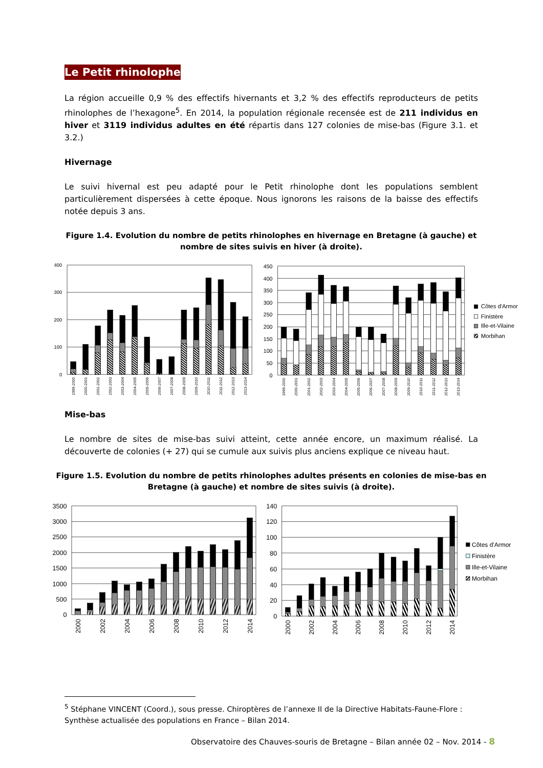Le Petit rhinolophe
La région accueille 0,9 % des effectifs hivernants et 3,2 % des effectifs reproducteurs de petits rhinolophes de l’hexagone<sup>5</sup>. En 2014, la population régionale recensée est de 211 individus en hiver et 3119 individus adultes en été répartis dans 127 colonies de mise-bas (Figure 3.1. et 3.2.)
Hivernage
Le suivi hivernal est peu adapté pour le Petit rhinolophe dont les populations semblent particulièrement dispersées à cette époque. Nous ignorons les raisons de la baisse des effectifs notée depuis 3 ans.
Figure 1.4. Evolution du nombre de petits rhinolophes en hivernage en Bretagne (à gauche) et nombre de sites suivis en hiver (à droite).
400
300
200
100
0
1999-2000
2000-2001
2001-2002
2002-2003
2003-2004
2004-2005
2005-2006
2006-2007
2007-2008
2008-2009
2009-2010
2010-2011
2011-2012
2012-2013
2013-2014
450
400
350
300
250
200
150
100
50
0
1999-2000
2000-2001
2001-2002
2002-2003
2003-2004
2004-2005
2005-2006
2006-2007
2007-2008
2008-2009
2009-2010
2010-2011
2011-2012
2012-2013
2013-2014
Côtes d'Armor
Finistère
Ille-et-Vilaine
Morbihan
Mise-bas
Le nombre de sites de mise-bas suivi atteint, cette année encore, un maximum réalisé. La découverte de colonies (+ 27) qui se cumule aux suivis plus anciens explique ce niveau haut.
Figure 1.5. Evolution du nombre de petits rhinolophes adultes présents en colonies de mise-bas en Bretagne (à gauche) et nombre de sites suivis (à droite).
3500
3000
2500
2000
1500
1000
500
0
2000
2002
2004
2006
2008
2010
2012
2014
140
120
100
80
60
40
20
0
2000
2002
2004
2006
2008
2010
2012
2014
Côtes d'Armor
Finistère
Ille-et-Vilaine
Morbihan
<sup>5</sup> Stéphane VINCENT (Coord.), sous presse. Chiroptères de l’annexe II de la Directive Habitats-Faune-Flore : Synthèse actualisée des populations en France – Bilan 2014.
Observatoire des Chauves-souris de Bretagne – Bilan année 02 – Nov. 2014 - 8